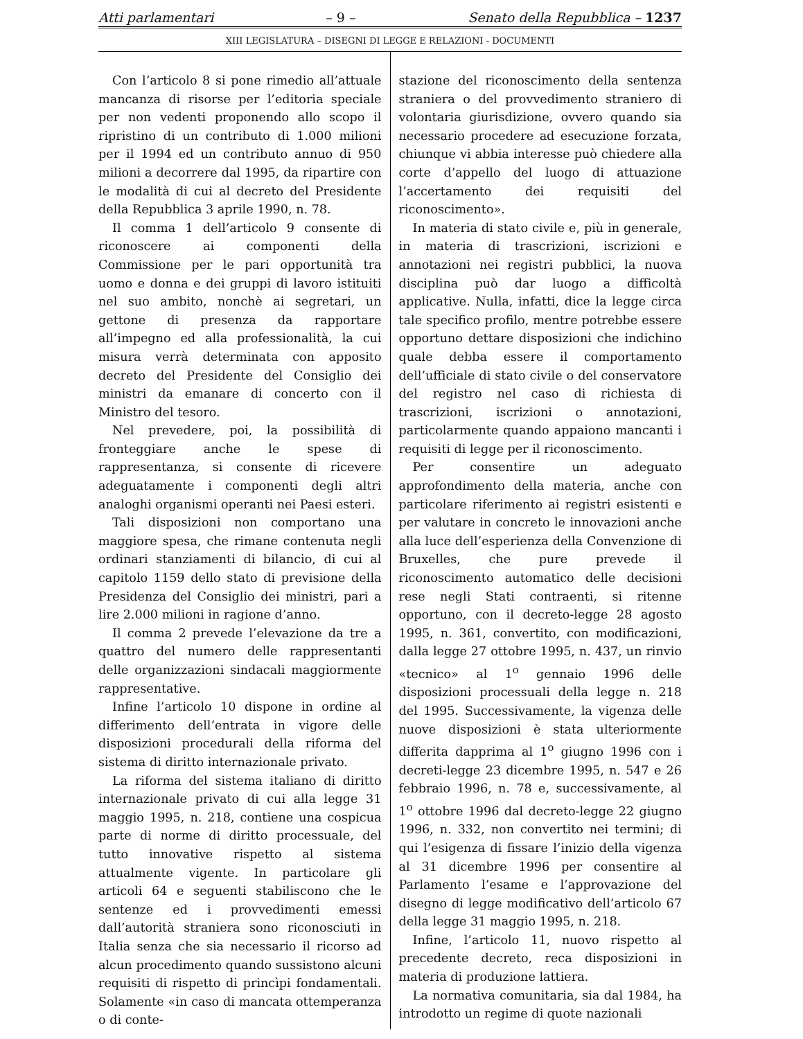Atti parlamentari – 9 – Senato della Repubblica – 1237
XIII LEGISLATURA – DISEGNI DI LEGGE E RELAZIONI - DOCUMENTI
Con l’articolo 8 si pone rimedio all’attuale mancanza di risorse per l’editoria speciale per non vedenti proponendo allo scopo il ripristino di un contributo di 1.000 milioni per il 1994 ed un contributo annuo di 950 milioni a decorrere dal 1995, da ripartire con le modalità di cui al decreto del Presidente della Repubblica 3 aprile 1990, n. 78.
Il comma 1 dell’articolo 9 consente di riconoscere ai componenti della Commissione per le pari opportunità tra uomo e donna e dei gruppi di lavoro istituiti nel suo ambito, nonchè ai segretari, un gettone di presenza da rapportare all’impegno ed alla professionalità, la cui misura verrà determinata con apposito decreto del Presidente del Consiglio dei ministri da emanare di concerto con il Ministro del tesoro.
Nel prevedere, poi, la possibilità di fronteggiare anche le spese di rappresentanza, si consente di ricevere adeguatamente i componenti degli altri analoghi organismi operanti nei Paesi esteri.
Tali disposizioni non comportano una maggiore spesa, che rimane contenuta negli ordinari stanziamenti di bilancio, di cui al capitolo 1159 dello stato di previsione della Presidenza del Consiglio dei ministri, pari a lire 2.000 milioni in ragione d’anno.
Il comma 2 prevede l’elevazione da tre a quattro del numero delle rappresentanti delle organizzazioni sindacali maggiormente rappresentative.
Infine l’articolo 10 dispone in ordine al differimento dell’entrata in vigore delle disposizioni procedurali della riforma del sistema di diritto internazionale privato.
La riforma del sistema italiano di diritto internazionale privato di cui alla legge 31 maggio 1995, n. 218, contiene una cospicua parte di norme di diritto processuale, del tutto innovative rispetto al sistema attualmente vigente. In particolare gli articoli 64 e seguenti stabiliscono che le sentenze ed i provvedimenti emessi dall’autorità straniera sono riconosciuti in Italia senza che sia necessario il ricorso ad alcun procedimento quando sussistono alcuni requisiti di rispetto di princìpi fondamentali. Solamente «in caso di mancata ottemperanza o di conte-
stazione del riconoscimento della sentenza straniera o del provvedimento straniero di volontaria giurisdizione, ovvero quando sia necessario procedere ad esecuzione forzata, chiunque vi abbia interesse può chiedere alla corte d’appello del luogo di attuazione l’accertamento dei requisiti del riconoscimento».
In materia di stato civile e, più in generale, in materia di trascrizioni, iscrizioni e annotazioni nei registri pubblici, la nuova disciplina può dar luogo a difficoltà applicative. Nulla, infatti, dice la legge circa tale specifico profilo, mentre potrebbe essere opportuno dettare disposizioni che indichino quale debba essere il comportamento dell’ufficiale di stato civile o del conservatore del registro nel caso di richiesta di trascrizioni, iscrizioni o annotazioni, particolarmente quando appaiono mancanti i requisiti di legge per il riconoscimento.
Per consentire un adeguato approfondimento della materia, anche con particolare riferimento ai registri esistenti e per valutare in concreto le innovazioni anche alla luce dell’esperienza della Convenzione di Bruxelles, che pure prevede il riconoscimento automatico delle decisioni rese negli Stati contraenti, si ritenne opportuno, con il decreto-legge 28 agosto 1995, n. 361, convertito, con modificazioni, dalla legge 27 ottobre 1995, n. 437, un rinvio «tecnico» al 1<sup>o</sup> gennaio 1996 delle disposizioni processuali della legge n. 218 del 1995. Successivamente, la vigenza delle nuove disposizioni è stata ulteriormente differita dapprima al 1<sup>o</sup> giugno 1996 con i decreti-legge 23 dicembre 1995, n. 547 e 26 febbraio 1996, n. 78 e, successivamente, al 1<sup>o</sup> ottobre 1996 dal decreto-legge 22 giugno 1996, n. 332, non convertito nei termini; di qui l’esigenza di fissare l’inizio della vigenza al 31 dicembre 1996 per consentire al Parlamento l’esame e l’approvazione del disegno di legge modificativo dell’articolo 67 della legge 31 maggio 1995, n. 218.
Infine, l’articolo 11, nuovo rispetto al precedente decreto, reca disposizioni in materia di produzione lattiera.
La normativa comunitaria, sia dal 1984, ha introdotto un regime di quote nazionali